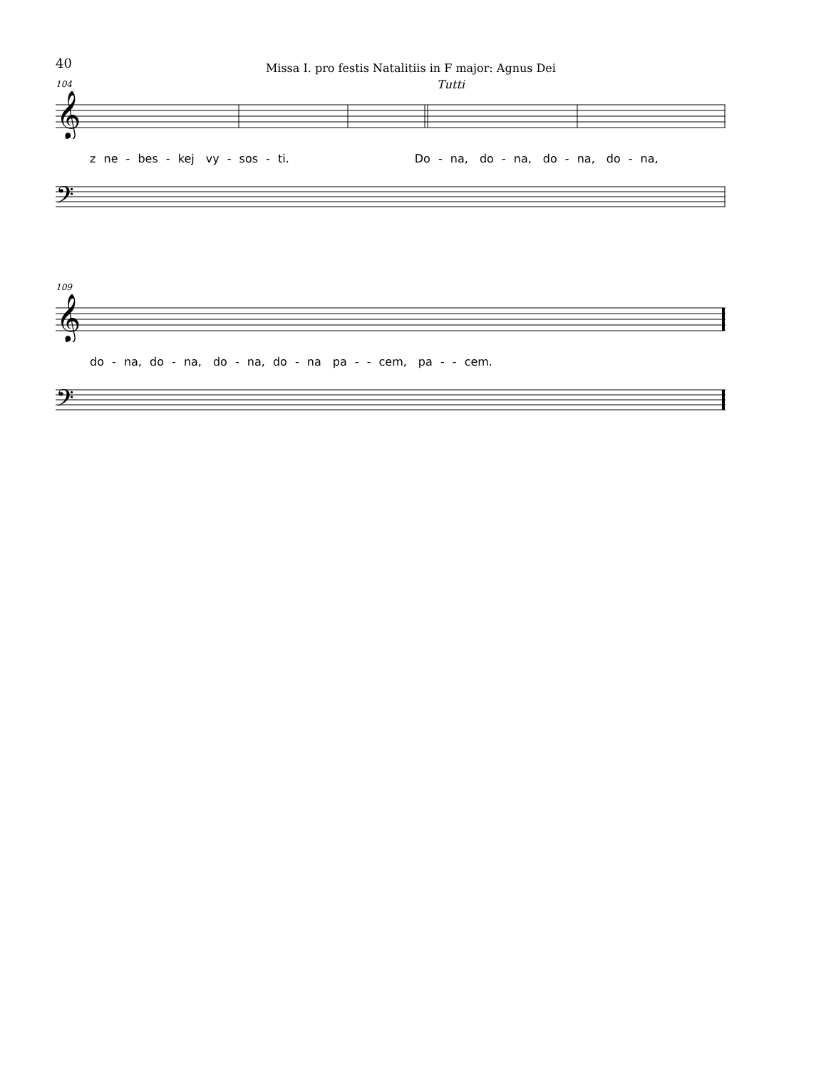40 Missa I. pro festis Natalitiis in F major: Agnus Dei
104
Tutti
𝄞
z ne - bes - kej vy - sos - ti. Do - na, do - na, do - na, do - na,
𝄢
109
𝄞
do - na, do - na, do - na, do - na pa - - cem, pa - - cem.
𝄢